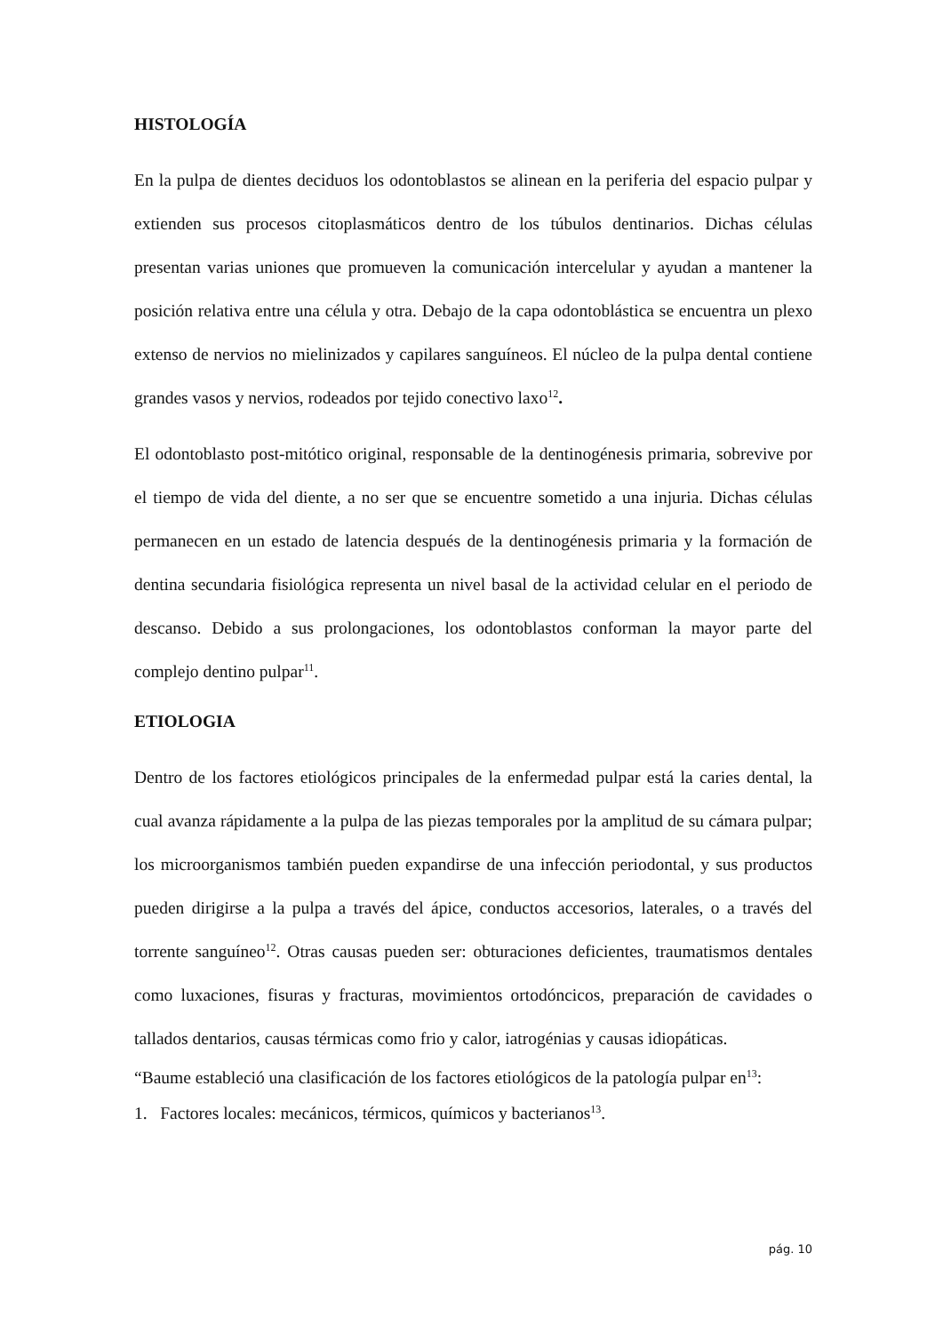HISTOLOGÍA
En la pulpa de dientes deciduos los odontoblastos se alinean en la periferia del espacio pulpar y extienden sus procesos citoplasmáticos dentro de los túbulos dentinarios. Dichas células presentan varias uniones que promueven la comunicación intercelular y ayudan a mantener la posición relativa entre una célula y otra. Debajo de la capa odontoblástica se encuentra un plexo extenso de nervios no mielinizados y capilares sanguíneos. El núcleo de la pulpa dental contiene grandes vasos y nervios, rodeados por tejido conectivo laxo<sup>12</sup>.
El odontoblasto post-mitótico original, responsable de la dentinogénesis primaria, sobrevive por el tiempo de vida del diente, a no ser que se encuentre sometido a una injuria. Dichas células permanecen en un estado de latencia después de la dentinogénesis primaria y la formación de dentina secundaria fisiológica representa un nivel basal de la actividad celular en el periodo de descanso. Debido a sus prolongaciones, los odontoblastos conforman la mayor parte del complejo dentino pulpar<sup>11</sup>.
ETIOLOGIA
Dentro de los factores etiológicos principales de la enfermedad pulpar está la caries dental, la cual avanza rápidamente a la pulpa de las piezas temporales por la amplitud de su cámara pulpar; los microorganismos también pueden expandirse de una infección periodontal, y sus productos pueden dirigirse a la pulpa a través del ápice, conductos accesorios, laterales, o a través del torrente sanguíneo<sup>12</sup>. Otras causas pueden ser: obturaciones deficientes, traumatismos dentales como luxaciones, fisuras y fracturas, movimientos ortodóncicos, preparación de cavidades o tallados dentarios, causas térmicas como frio y calor, iatrogénias y causas idiopáticas.
“Baume estableció una clasificación de los factores etiológicos de la patología pulpar en<sup>13</sup>:
1. Factores locales: mecánicos, térmicos, químicos y bacterianos<sup>13</sup>.
pág. 10